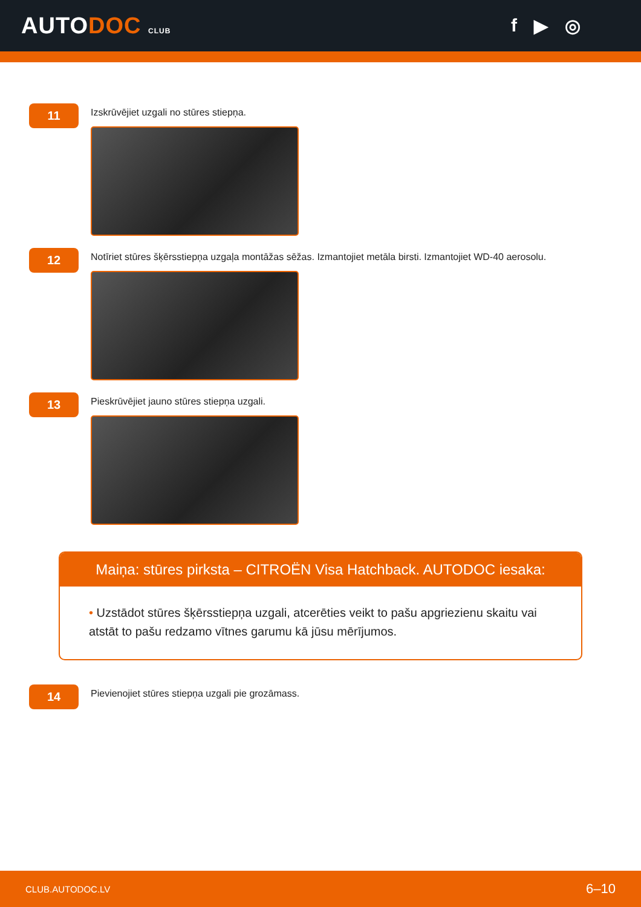AUTODOC CLUB
f ▶ ◎
11
Izskrūvējiet uzgali no stūres stiepņa.
12
Notīriet stūres šķērsstiepņa uzgaļa montāžas sēžas. Izmantojiet metāla birsti. Izmantojiet WD-40 aerosolu.
13
Pieskrūvējiet jauno stūres stiepņa uzgali.
Maiņa: stūres pirksta – CITROËN Visa Hatchback. AUTODOC iesaka:
• Uzstādot stūres šķērsstiepņa uzgali, atcerēties veikt to pašu apgriezienu skaitu vai atstāt to pašu redzamo vītnes garumu kā jūsu mērījumos.
14
Pievienojiet stūres stiepņa uzgali pie grozāmass.
CLUB.AUTODOC.LV 6–10